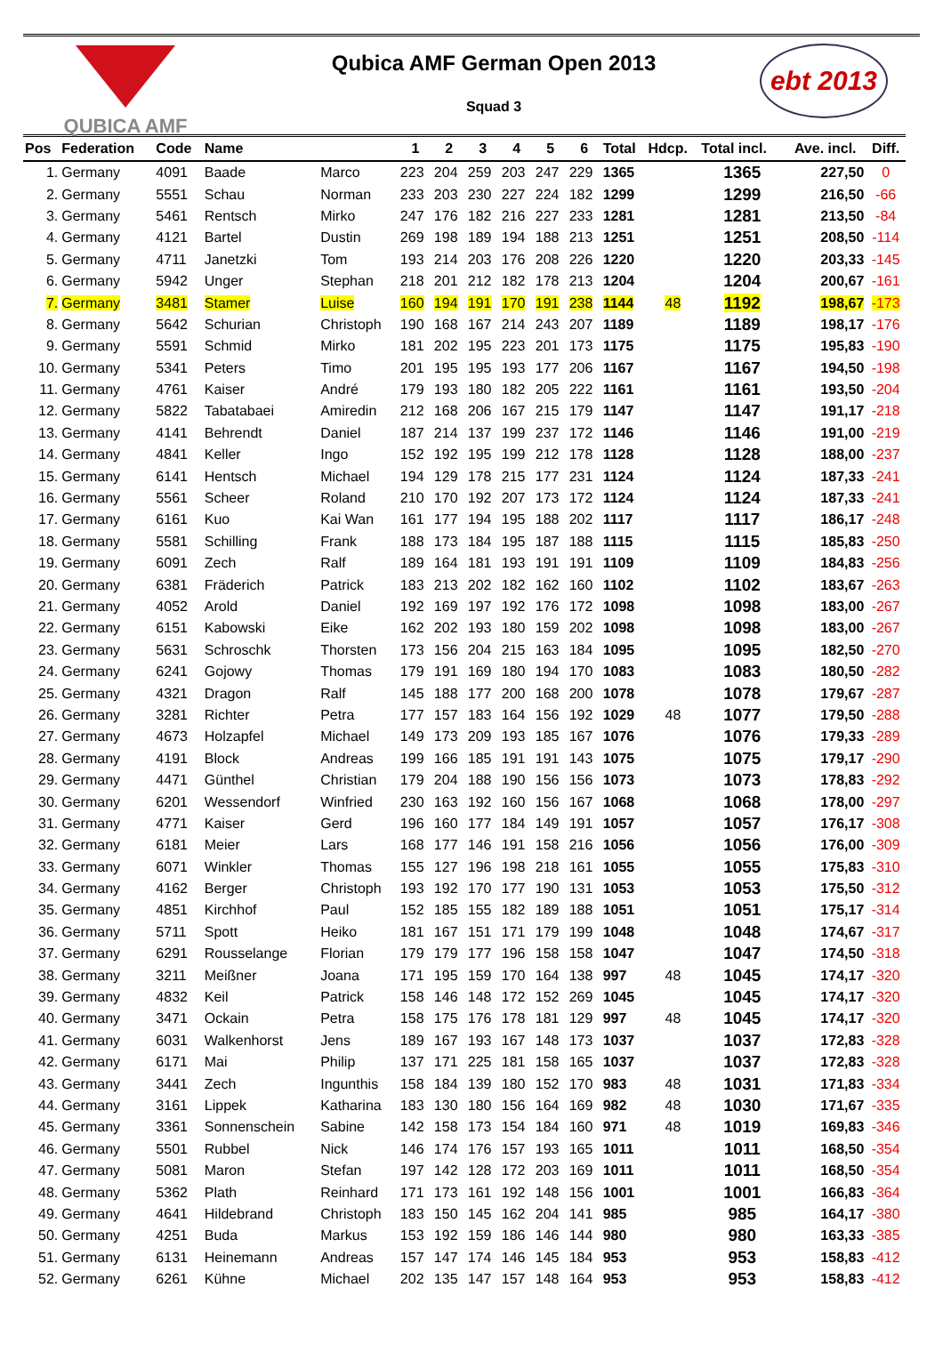QUBICA AMF
Qubica AMF German Open 2013
Squad 3
ebt 2013
| Pos | Federation | Code | Name | | 1 | 2 | 3 | 4 | 5 | 6 | Total | Hdcp. | Total incl. | Ave. incl. | Diff. |
| --- | --- | --- | --- | --- | --- | --- | --- | --- | --- | --- | --- | --- | --- | --- | --- |
| 1. | Germany | 4091 | Baade | Marco | 223 | 204 | 259 | 203 | 247 | 229 | 1365 | | 1365 | 227,50 | 0 |
| 2. | Germany | 5551 | Schau | Norman | 233 | 203 | 230 | 227 | 224 | 182 | 1299 | | 1299 | 216,50 | -66 |
| 3. | Germany | 5461 | Rentsch | Mirko | 247 | 176 | 182 | 216 | 227 | 233 | 1281 | | 1281 | 213,50 | -84 |
| 4. | Germany | 4121 | Bartel | Dustin | 269 | 198 | 189 | 194 | 188 | 213 | 1251 | | 1251 | 208,50 | -114 |
| 5. | Germany | 4711 | Janetzki | Tom | 193 | 214 | 203 | 176 | 208 | 226 | 1220 | | 1220 | 203,33 | -145 |
| 6. | Germany | 5942 | Unger | Stephan | 218 | 201 | 212 | 182 | 178 | 213 | 1204 | | 1204 | 200,67 | -161 |
| 7. | Germany | 3481 | Stamer | Luise | 160 | 194 | 191 | 170 | 191 | 238 | 1144 | 48 | 1192 | 198,67 | -173 |
| 8. | Germany | 5642 | Schurian | Christoph | 190 | 168 | 167 | 214 | 243 | 207 | 1189 | | 1189 | 198,17 | -176 |
| 9. | Germany | 5591 | Schmid | Mirko | 181 | 202 | 195 | 223 | 201 | 173 | 1175 | | 1175 | 195,83 | -190 |
| 10. | Germany | 5341 | Peters | Timo | 201 | 195 | 195 | 193 | 177 | 206 | 1167 | | 1167 | 194,50 | -198 |
| 11. | Germany | 4761 | Kaiser | André | 179 | 193 | 180 | 182 | 205 | 222 | 1161 | | 1161 | 193,50 | -204 |
| 12. | Germany | 5822 | Tabatabaei | Amiredin | 212 | 168 | 206 | 167 | 215 | 179 | 1147 | | 1147 | 191,17 | -218 |
| 13. | Germany | 4141 | Behrendt | Daniel | 187 | 214 | 137 | 199 | 237 | 172 | 1146 | | 1146 | 191,00 | -219 |
| 14. | Germany | 4841 | Keller | Ingo | 152 | 192 | 195 | 199 | 212 | 178 | 1128 | | 1128 | 188,00 | -237 |
| 15. | Germany | 6141 | Hentsch | Michael | 194 | 129 | 178 | 215 | 177 | 231 | 1124 | | 1124 | 187,33 | -241 |
| 16. | Germany | 5561 | Scheer | Roland | 210 | 170 | 192 | 207 | 173 | 172 | 1124 | | 1124 | 187,33 | -241 |
| 17. | Germany | 6161 | Kuo | Kai Wan | 161 | 177 | 194 | 195 | 188 | 202 | 1117 | | 1117 | 186,17 | -248 |
| 18. | Germany | 5581 | Schilling | Frank | 188 | 173 | 184 | 195 | 187 | 188 | 1115 | | 1115 | 185,83 | -250 |
| 19. | Germany | 6091 | Zech | Ralf | 189 | 164 | 181 | 193 | 191 | 191 | 1109 | | 1109 | 184,83 | -256 |
| 20. | Germany | 6381 | Fräderich | Patrick | 183 | 213 | 202 | 182 | 162 | 160 | 1102 | | 1102 | 183,67 | -263 |
| 21. | Germany | 4052 | Arold | Daniel | 192 | 169 | 197 | 192 | 176 | 172 | 1098 | | 1098 | 183,00 | -267 |
| 22. | Germany | 6151 | Kabowski | Eike | 162 | 202 | 193 | 180 | 159 | 202 | 1098 | | 1098 | 183,00 | -267 |
| 23. | Germany | 5631 | Schroschk | Thorsten | 173 | 156 | 204 | 215 | 163 | 184 | 1095 | | 1095 | 182,50 | -270 |
| 24. | Germany | 6241 | Gojowy | Thomas | 179 | 191 | 169 | 180 | 194 | 170 | 1083 | | 1083 | 180,50 | -282 |
| 25. | Germany | 4321 | Dragon | Ralf | 145 | 188 | 177 | 200 | 168 | 200 | 1078 | | 1078 | 179,67 | -287 |
| 26. | Germany | 3281 | Richter | Petra | 177 | 157 | 183 | 164 | 156 | 192 | 1029 | 48 | 1077 | 179,50 | -288 |
| 27. | Germany | 4673 | Holzapfel | Michael | 149 | 173 | 209 | 193 | 185 | 167 | 1076 | | 1076 | 179,33 | -289 |
| 28. | Germany | 4191 | Block | Andreas | 199 | 166 | 185 | 191 | 191 | 143 | 1075 | | 1075 | 179,17 | -290 |
| 29. | Germany | 4471 | Günthel | Christian | 179 | 204 | 188 | 190 | 156 | 156 | 1073 | | 1073 | 178,83 | -292 |
| 30. | Germany | 6201 | Wessendorf | Winfried | 230 | 163 | 192 | 160 | 156 | 167 | 1068 | | 1068 | 178,00 | -297 |
| 31. | Germany | 4771 | Kaiser | Gerd | 196 | 160 | 177 | 184 | 149 | 191 | 1057 | | 1057 | 176,17 | -308 |
| 32. | Germany | 6181 | Meier | Lars | 168 | 177 | 146 | 191 | 158 | 216 | 1056 | | 1056 | 176,00 | -309 |
| 33. | Germany | 6071 | Winkler | Thomas | 155 | 127 | 196 | 198 | 218 | 161 | 1055 | | 1055 | 175,83 | -310 |
| 34. | Germany | 4162 | Berger | Christoph | 193 | 192 | 170 | 177 | 190 | 131 | 1053 | | 1053 | 175,50 | -312 |
| 35. | Germany | 4851 | Kirchhof | Paul | 152 | 185 | 155 | 182 | 189 | 188 | 1051 | | 1051 | 175,17 | -314 |
| 36. | Germany | 5711 | Spott | Heiko | 181 | 167 | 151 | 171 | 179 | 199 | 1048 | | 1048 | 174,67 | -317 |
| 37. | Germany | 6291 | Rousselange | Florian | 179 | 179 | 177 | 196 | 158 | 158 | 1047 | | 1047 | 174,50 | -318 |
| 38. | Germany | 3211 | Meißner | Joana | 171 | 195 | 159 | 170 | 164 | 138 | 997 | 48 | 1045 | 174,17 | -320 |
| 39. | Germany | 4832 | Keil | Patrick | 158 | 146 | 148 | 172 | 152 | 269 | 1045 | | 1045 | 174,17 | -320 |
| 40. | Germany | 3471 | Ockain | Petra | 158 | 175 | 176 | 178 | 181 | 129 | 997 | 48 | 1045 | 174,17 | -320 |
| 41. | Germany | 6031 | Walkenhorst | Jens | 189 | 167 | 193 | 167 | 148 | 173 | 1037 | | 1037 | 172,83 | -328 |
| 42. | Germany | 6171 | Mai | Philip | 137 | 171 | 225 | 181 | 158 | 165 | 1037 | | 1037 | 172,83 | -328 |
| 43. | Germany | 3441 | Zech | Ingunthis | 158 | 184 | 139 | 180 | 152 | 170 | 983 | 48 | 1031 | 171,83 | -334 |
| 44. | Germany | 3161 | Lippek | Katharina | 183 | 130 | 180 | 156 | 164 | 169 | 982 | 48 | 1030 | 171,67 | -335 |
| 45. | Germany | 3361 | Sonnenschein | Sabine | 142 | 158 | 173 | 154 | 184 | 160 | 971 | 48 | 1019 | 169,83 | -346 |
| 46. | Germany | 5501 | Rubbel | Nick | 146 | 174 | 176 | 157 | 193 | 165 | 1011 | | 1011 | 168,50 | -354 |
| 47. | Germany | 5081 | Maron | Stefan | 197 | 142 | 128 | 172 | 203 | 169 | 1011 | | 1011 | 168,50 | -354 |
| 48. | Germany | 5362 | Plath | Reinhard | 171 | 173 | 161 | 192 | 148 | 156 | 1001 | | 1001 | 166,83 | -364 |
| 49. | Germany | 4641 | Hildebrand | Christoph | 183 | 150 | 145 | 162 | 204 | 141 | 985 | | 985 | 164,17 | -380 |
| 50. | Germany | 4251 | Buda | Markus | 153 | 192 | 159 | 186 | 146 | 144 | 980 | | 980 | 163,33 | -385 |
| 51. | Germany | 6131 | Heinemann | Andreas | 157 | 147 | 174 | 146 | 145 | 184 | 953 | | 953 | 158,83 | -412 |
| 52. | Germany | 6261 | Kühne | Michael | 202 | 135 | 147 | 157 | 148 | 164 | 953 | | 953 | 158,83 | -412 |